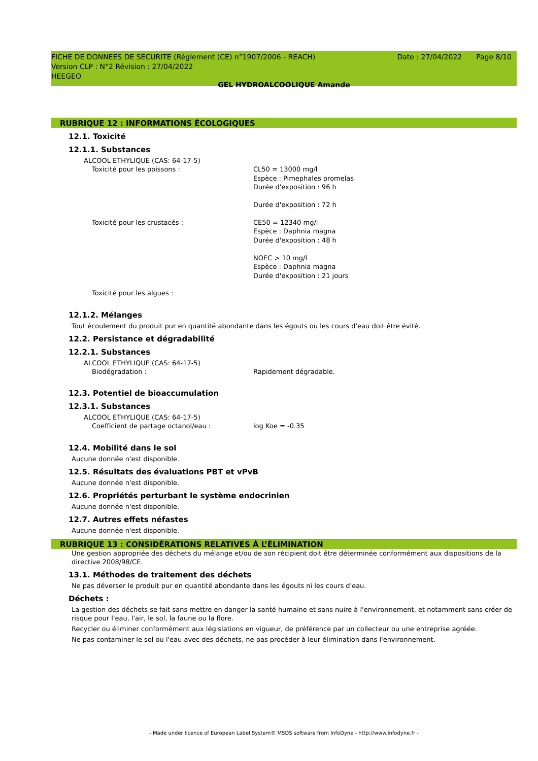FICHE DE DONNEES DE SECURITE (Règlement (CE) n°1907/2006 - REACH)
Date : 27/04/2022 Page 8/10
Version CLP : N°2 Révision : 27/04/2022
HEEGEO
GEL HYDROALCOOLIQUE Amande
RUBRIQUE 12 : INFORMATIONS ÉCOLOGIQUES
12.1. Toxicité
12.1.1. Substances
ALCOOL ETHYLIQUE (CAS: 64-17-5)
Toxicité pour les poissons : CL50 = 13000 mg/l
Espèce : Pimephales promelas
Durée d'exposition : 96 h
Durée d'exposition : 72 h
Toxicité pour les crustacés : CE50 = 12340 mg/l
Espèce : Daphnia magna
Durée d'exposition : 48 h
NOEC > 10 mg/l
Espèce : Daphnia magna
Durée d'exposition : 21 jours
Toxicité pour les algues :
12.1.2. Mélanges
Tout écoulement du produit pur en quantité abondante dans les égouts ou les cours d'eau doit être évité.
12.2. Persistance et dégradabilité
12.2.1. Substances
ALCOOL ETHYLIQUE (CAS: 64-17-5)
Biodégradation : Rapidement dégradable.
12.3. Potentiel de bioaccumulation
12.3.1. Substances
ALCOOL ETHYLIQUE (CAS: 64-17-5)
Coefficient de partage octanol/eau : log Koe = -0.35
12.4. Mobilité dans le sol
Aucune donnée n'est disponible.
12.5. Résultats des évaluations PBT et vPvB
Aucune donnée n'est disponible.
12.6. Propriétés perturbant le système endocrinien
Aucune donnée n'est disponible.
12.7. Autres effets néfastes
Aucune donnée n'est disponible.
RUBRIQUE 13 : CONSIDÉRATIONS RELATIVES À L’ÉLIMINATION
Une gestion appropriée des déchets du mélange et/ou de son récipient doit être déterminée conformément aux dispositions de la directive 2008/98/CE.
13.1. Méthodes de traitement des déchets
Ne pas déverser le produit pur en quantité abondante dans les égouts ni les cours d'eau.
Déchets :
La gestion des déchets se fait sans mettre en danger la santé humaine et sans nuire à l'environnement, et notamment sans créer de risque pour l'eau, l'air, le sol, la faune ou la flore.
Recycler ou éliminer conformément aux législations en vigueur, de préférence par un collecteur ou une entreprise agréée.
Ne pas contaminer le sol ou l'eau avec des déchets, ne pas procéder à leur élimination dans l'environnement.
- Made under licence of European Label System® MSDS software from InfoDyne - http://www.infodyne.fr -